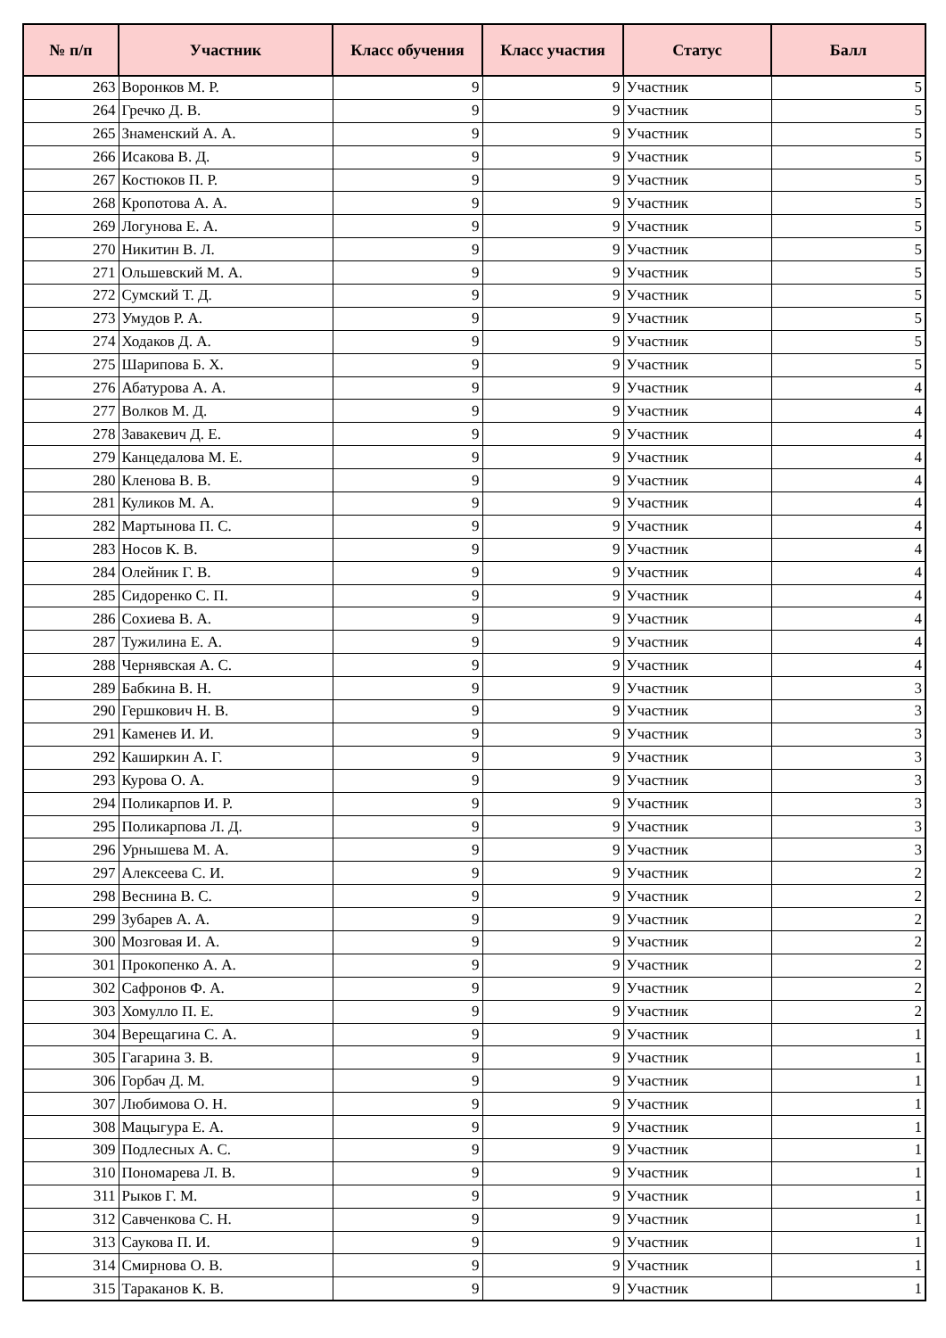| № п/п | Участник | Класс обучения | Класс участия | Статус | Балл |
| --- | --- | --- | --- | --- | --- |
| 263 | Воронков М. Р. | 9 | 9 | Участник | 5 |
| 264 | Гречко Д. В. | 9 | 9 | Участник | 5 |
| 265 | Знаменский А. А. | 9 | 9 | Участник | 5 |
| 266 | Исакова В. Д. | 9 | 9 | Участник | 5 |
| 267 | Костюков П. Р. | 9 | 9 | Участник | 5 |
| 268 | Кропотова А. А. | 9 | 9 | Участник | 5 |
| 269 | Логунова Е. А. | 9 | 9 | Участник | 5 |
| 270 | Никитин В. Л. | 9 | 9 | Участник | 5 |
| 271 | Ольшевский М. А. | 9 | 9 | Участник | 5 |
| 272 | Сумский Т. Д. | 9 | 9 | Участник | 5 |
| 273 | Умудов Р. А. | 9 | 9 | Участник | 5 |
| 274 | Ходаков Д. А. | 9 | 9 | Участник | 5 |
| 275 | Шарипова Б. Х. | 9 | 9 | Участник | 5 |
| 276 | Абатурова А. А. | 9 | 9 | Участник | 4 |
| 277 | Волков М. Д. | 9 | 9 | Участник | 4 |
| 278 | Завакевич Д. Е. | 9 | 9 | Участник | 4 |
| 279 | Канцедалова М. Е. | 9 | 9 | Участник | 4 |
| 280 | Кленова В. В. | 9 | 9 | Участник | 4 |
| 281 | Куликов М. А. | 9 | 9 | Участник | 4 |
| 282 | Мартынова П. С. | 9 | 9 | Участник | 4 |
| 283 | Носов К. В. | 9 | 9 | Участник | 4 |
| 284 | Олейник Г. В. | 9 | 9 | Участник | 4 |
| 285 | Сидоренко С. П. | 9 | 9 | Участник | 4 |
| 286 | Сохиева В. А. | 9 | 9 | Участник | 4 |
| 287 | Тужилина Е. А. | 9 | 9 | Участник | 4 |
| 288 | Чернявская А. С. | 9 | 9 | Участник | 4 |
| 289 | Бабкина В. Н. | 9 | 9 | Участник | 3 |
| 290 | Гершкович Н. В. | 9 | 9 | Участник | 3 |
| 291 | Каменев И. И. | 9 | 9 | Участник | 3 |
| 292 | Каширкин А. Г. | 9 | 9 | Участник | 3 |
| 293 | Курова О. А. | 9 | 9 | Участник | 3 |
| 294 | Поликарпов И. Р. | 9 | 9 | Участник | 3 |
| 295 | Поликарпова Л. Д. | 9 | 9 | Участник | 3 |
| 296 | Урнышева М. А. | 9 | 9 | Участник | 3 |
| 297 | Алексеева С. И. | 9 | 9 | Участник | 2 |
| 298 | Веснина В. С. | 9 | 9 | Участник | 2 |
| 299 | Зубарев А. А. | 9 | 9 | Участник | 2 |
| 300 | Мозговая И. А. | 9 | 9 | Участник | 2 |
| 301 | Прокопенко А. А. | 9 | 9 | Участник | 2 |
| 302 | Сафронов Ф. А. | 9 | 9 | Участник | 2 |
| 303 | Хомулло П. Е. | 9 | 9 | Участник | 2 |
| 304 | Верещагина С. А. | 9 | 9 | Участник | 1 |
| 305 | Гагарина З. В. | 9 | 9 | Участник | 1 |
| 306 | Горбач Д. М. | 9 | 9 | Участник | 1 |
| 307 | Любимова О. Н. | 9 | 9 | Участник | 1 |
| 308 | Мацыгура Е. А. | 9 | 9 | Участник | 1 |
| 309 | Подлесных А. С. | 9 | 9 | Участник | 1 |
| 310 | Пономарева Л. В. | 9 | 9 | Участник | 1 |
| 311 | Рыков Г. М. | 9 | 9 | Участник | 1 |
| 312 | Савченкова С. Н. | 9 | 9 | Участник | 1 |
| 313 | Саукова П. И. | 9 | 9 | Участник | 1 |
| 314 | Смирнова О. В. | 9 | 9 | Участник | 1 |
| 315 | Тараканов К. В. | 9 | 9 | Участник | 1 |